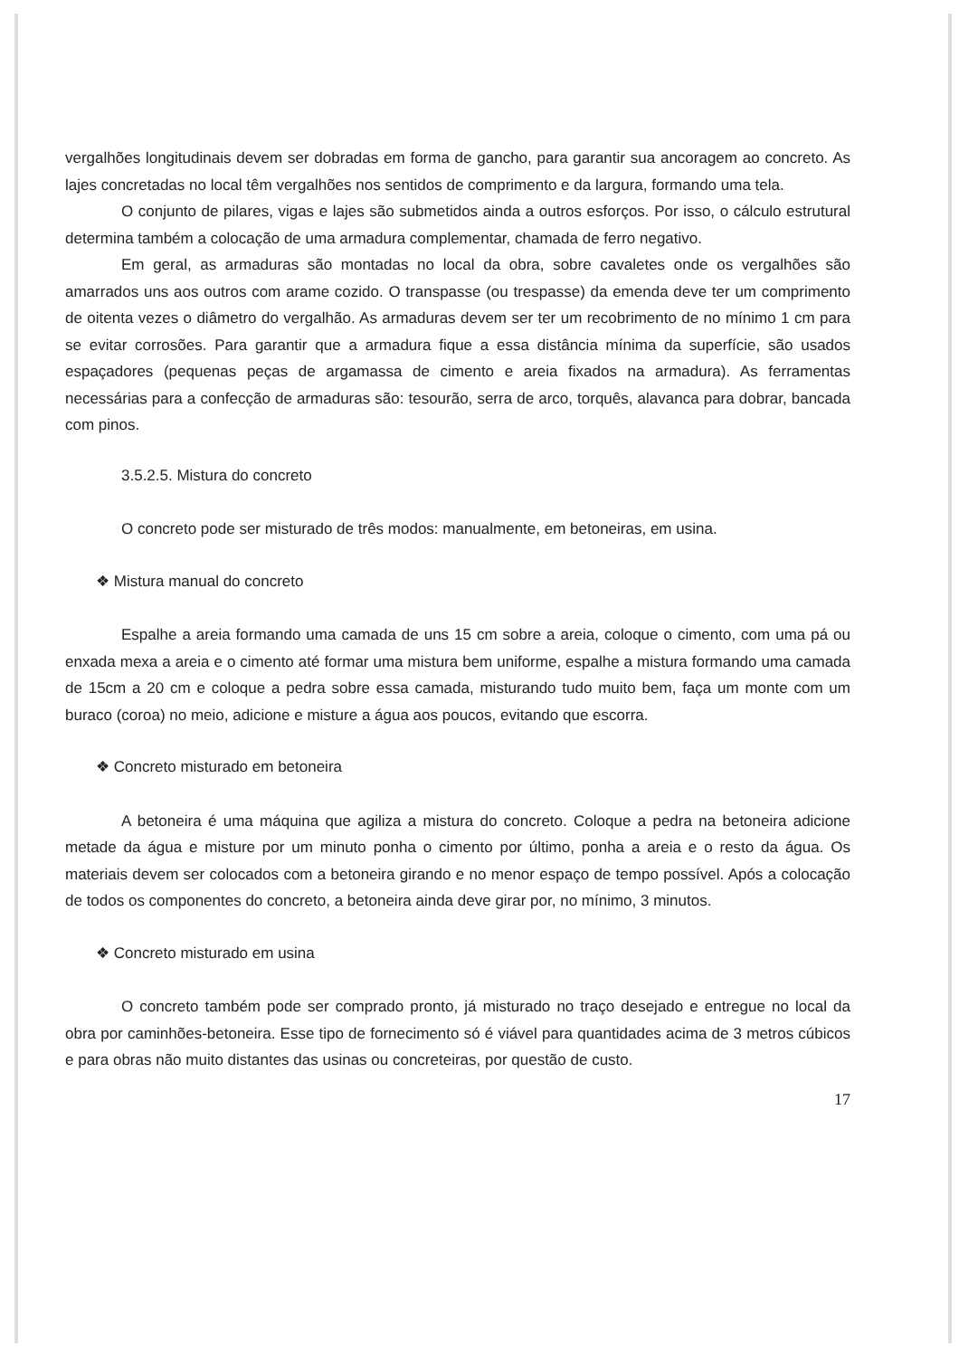vergalhões longitudinais devem ser dobradas em forma de gancho, para garantir sua ancoragem ao concreto. As lajes concretadas no local têm vergalhões nos sentidos de comprimento e da largura, formando uma tela.
O conjunto de pilares, vigas e lajes são submetidos ainda a outros esforços. Por isso, o cálculo estrutural determina também a colocação de uma armadura complementar, chamada de ferro negativo.
Em geral, as armaduras são montadas no local da obra, sobre cavaletes onde os vergalhões são amarrados uns aos outros com arame cozido. O transpasse (ou trespasse) da emenda deve ter um comprimento de oitenta vezes o diâmetro do vergalhão. As armaduras devem ser ter um recobrimento de no mínimo 1 cm para se evitar corrosões. Para garantir que a armadura fique a essa distância mínima da superfície, são usados espaçadores (pequenas peças de argamassa de cimento e areia fixados na armadura). As ferramentas necessárias para a confecção de armaduras são: tesourão, serra de arco, torquês, alavanca para dobrar, bancada com pinos.
3.5.2.5. Mistura do concreto
O concreto pode ser misturado de três modos: manualmente, em betoneiras, em usina.
❖ Mistura manual do concreto
Espalhe a areia formando uma camada de uns 15 cm sobre a areia, coloque o cimento, com uma pá ou enxada mexa a areia e o cimento até formar uma mistura bem uniforme, espalhe a mistura formando uma camada de 15cm a 20 cm e coloque a pedra sobre essa camada, misturando tudo muito bem, faça um monte com um buraco (coroa) no meio, adicione e misture a água aos poucos, evitando que escorra.
❖ Concreto misturado em betoneira
A betoneira é uma máquina que agiliza a mistura do concreto. Coloque a pedra na betoneira adicione metade da água e misture por um minuto ponha o cimento por último, ponha a areia e o resto da água. Os materiais devem ser colocados com a betoneira girando e no menor espaço de tempo possível. Após a colocação de todos os componentes do concreto, a betoneira ainda deve girar por, no mínimo, 3 minutos.
❖ Concreto misturado em usina
O concreto também pode ser comprado pronto, já misturado no traço desejado e entregue no local da obra por caminhões-betoneira. Esse tipo de fornecimento só é viável para quantidades acima de 3 metros cúbicos e para obras não muito distantes das usinas ou concreteiras, por questão de custo.
17